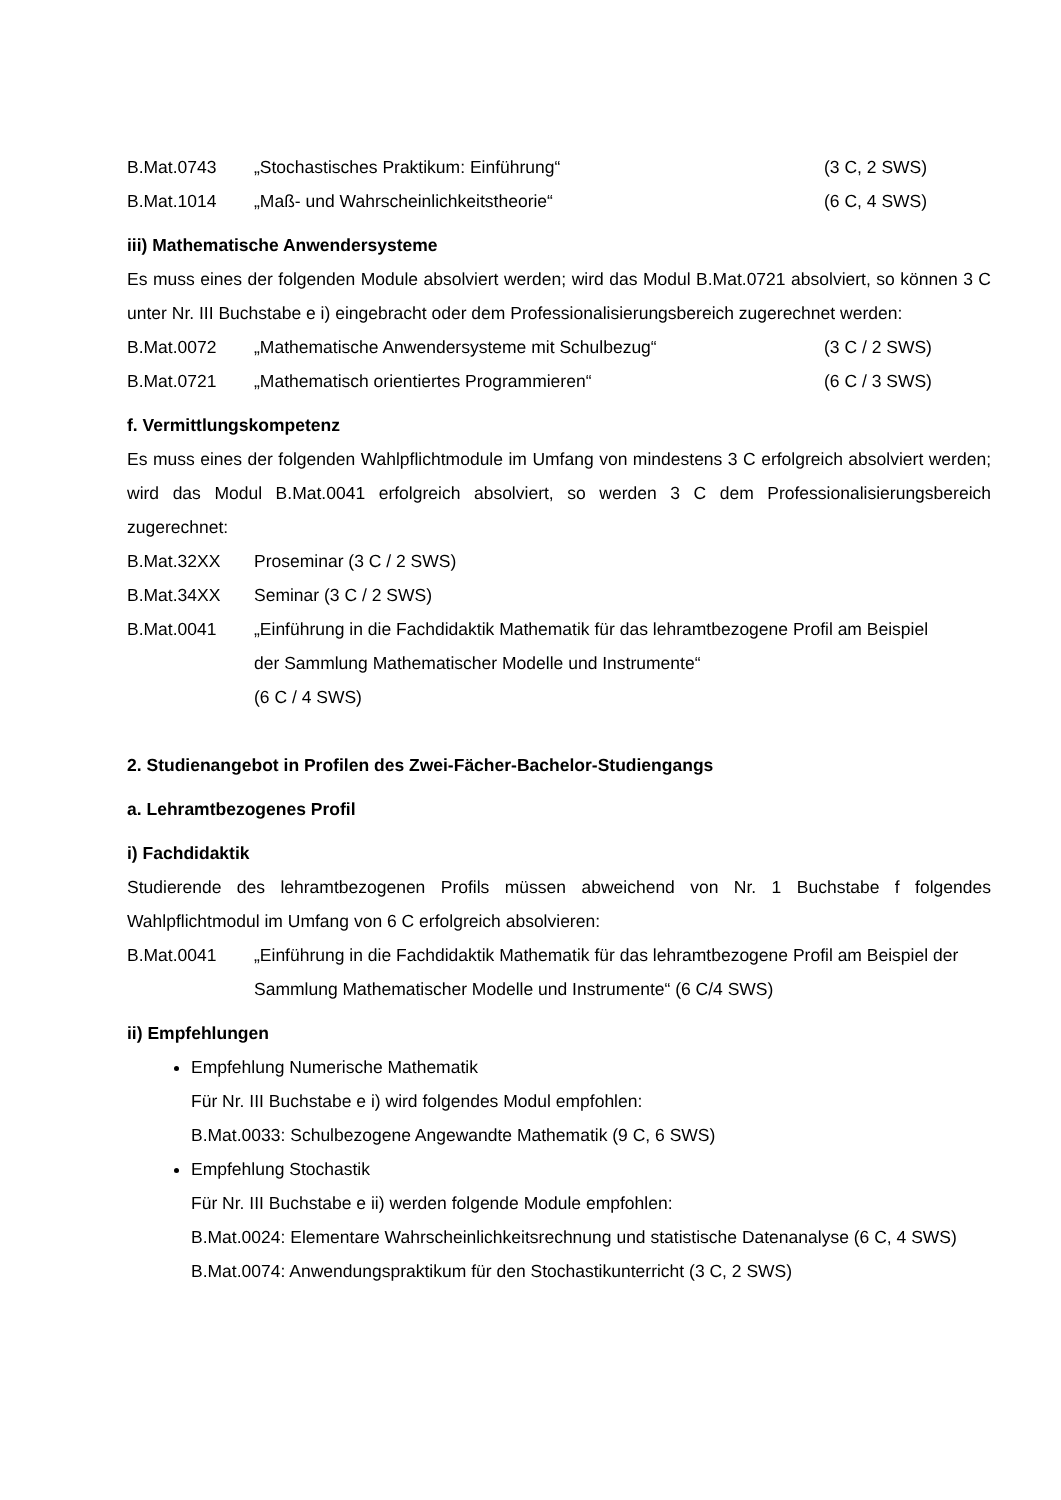B.Mat.0743 „Stochastisches Praktikum: Einführung“(3 C, 2 SWS)
B.Mat.1014 „Maß- und Wahrscheinlichkeitstheorie“(6 C, 4 SWS)
iii) Mathematische Anwendersysteme
Es muss eines der folgenden Module absolviert werden; wird das Modul B.Mat.0721 absolviert, so können 3 C unter Nr. III Buchstabe e i) eingebracht oder dem Professionalisierungsbereich zugerechnet werden:
B.Mat.0072 „Mathematische Anwendersysteme mit Schulbezug“(3 C / 2 SWS)
B.Mat.0721 „Mathematisch orientiertes Programmieren“(6 C / 3 SWS)
f. Vermittlungskompetenz
Es muss eines der folgenden Wahlpflichtmodule im Umfang von mindestens 3 C erfolgreich absolviert werden; wird das Modul B.Mat.0041 erfolgreich absolviert, so werden 3 C dem Professionalisierungsbereich zugerechnet:
B.Mat.32XX Proseminar (3 C / 2 SWS)
B.Mat.34XX Seminar (3 C / 2 SWS)
B.Mat.0041 „Einführung in die Fachdidaktik Mathematik für das lehramtbezogene Profil am Beispiel der Sammlung Mathematischer Modelle und Instrumente“
(6 C / 4 SWS)
2. Studienangebot in Profilen des Zwei-Fächer-Bachelor-Studiengangs
a. Lehramtbezogenes Profil
i) Fachdidaktik
Studierende des lehramtbezogenen Profils müssen abweichend von Nr. 1 Buchstabe f folgendes Wahlpflichtmodul im Umfang von 6 C erfolgreich absolvieren:
B.Mat.0041 „Einführung in die Fachdidaktik Mathematik für das lehramtbezogene Profil am Beispiel der Sammlung Mathematischer Modelle und Instrumente“ (6 C/4 SWS)
ii) Empfehlungen
Empfehlung Numerische Mathematik
Für Nr. III Buchstabe e i) wird folgendes Modul empfohlen:
B.Mat.0033: Schulbezogene Angewandte Mathematik (9 C, 6 SWS)
Empfehlung Stochastik
Für Nr. III Buchstabe e ii) werden folgende Module empfohlen:
B.Mat.0024: Elementare Wahrscheinlichkeitsrechnung und statistische Datenanalyse (6 C, 4 SWS)
B.Mat.0074: Anwendungspraktikum für den Stochastikunterricht (3 C, 2 SWS)